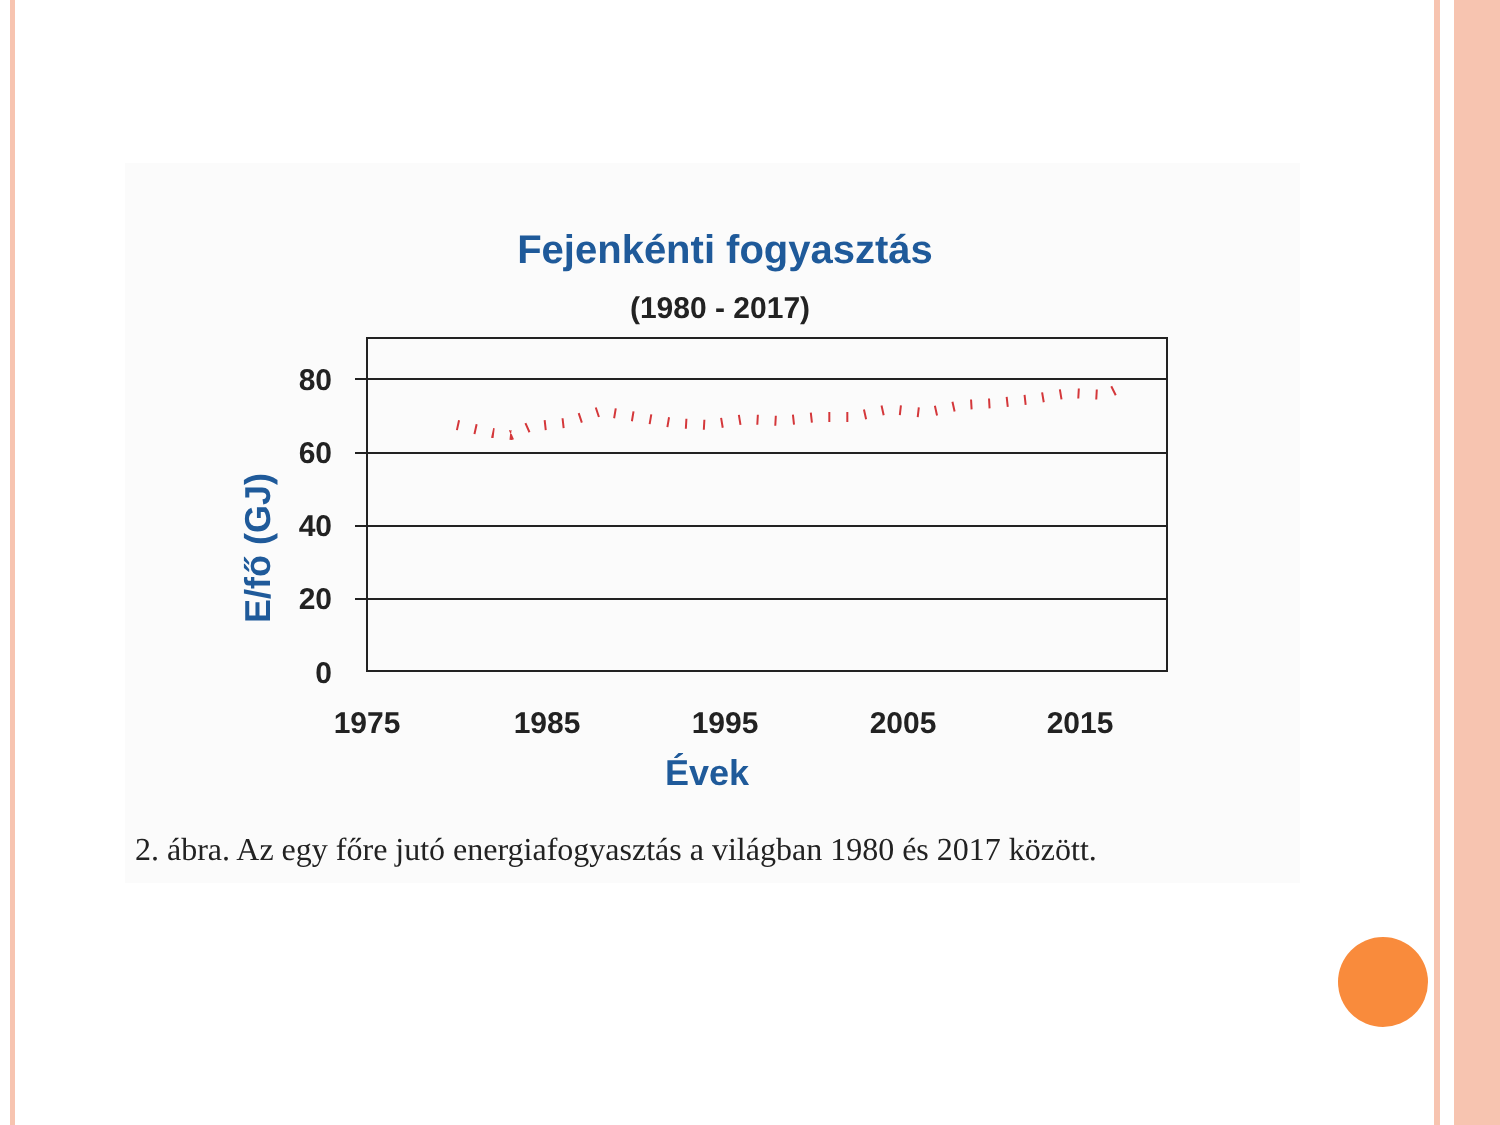Fejenkénti fogyasztás
(1980 - 2017)
80
60
40
20
0
1975
1985
1995
2005
2015
Évek
E/fő (GJ)
2. ábra. Az egy főre jutó energiafogyasztás a világban 1980 és 2017 között.